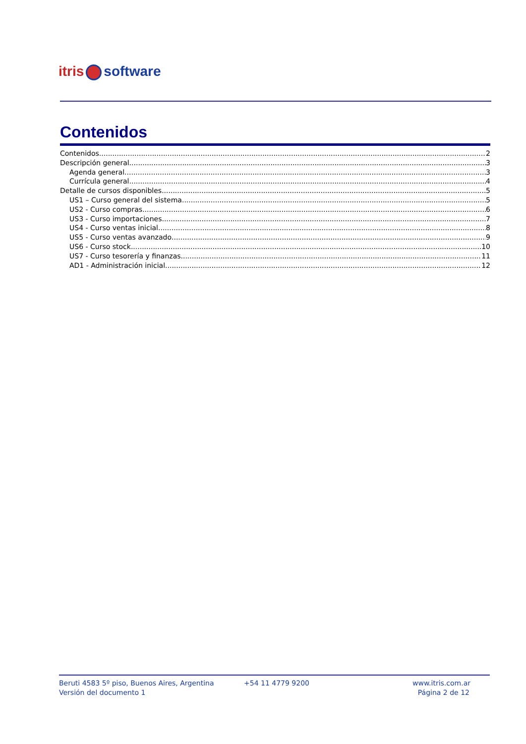itris software
Contenidos
Contenidos 2
Descripción general 3
Agenda general 3
Currícula general 4
Detalle de cursos disponibles 5
US1 – Curso general del sistema 5
US2 - Curso compras 6
US3 - Curso importaciones 7
US4 - Curso ventas inicial 8
US5 - Curso ventas avanzado 9
US6 - Curso stock 10
US7 - Curso tesorería y finanzas 11
AD1 - Administración inicial 12
Beruti 4583 5º piso, Buenos Aires, Argentina
Versión del documento 1
+54 11 4779 9200 www.itris.com.ar
Página 2 de 12